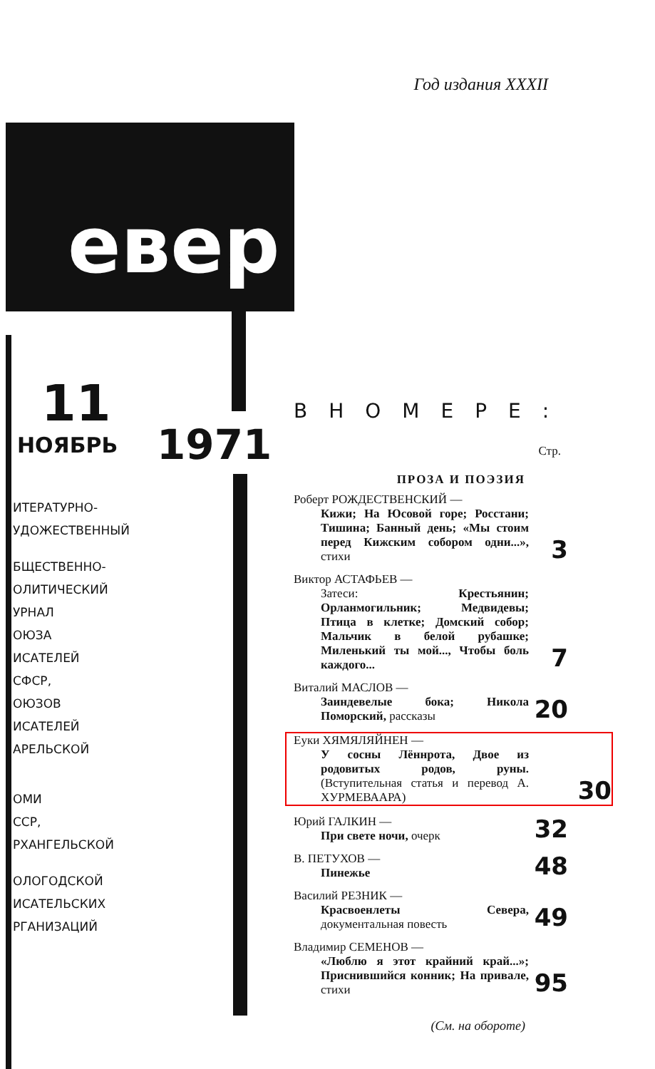Год издания XXXII
евер
11
НОЯБРЬ
ИТЕРАТУРНО-
УДОЖЕСТВЕННЫЙ
БЩЕСТВЕННО-
ОЛИТИЧЕСКИЙ
УРНАЛ
ОЮЗА
ИСАТЕЛЕЙ
СФСР,
ОЮЗОВ
ИСАТЕЛЕЙ
АРЕЛЬСКОЙ
ОМИ
ССР,
РХАНГЕЛЬСКОЙ
ОЛОГОДСКОЙ
ИСАТЕЛЬСКИХ
РГАНИЗАЦИЙ
1971
ВНОМЕРЕ:
Стр.
ПРОЗА И ПОЭЗИЯ
Роберт РОЖДЕСТВЕНСКИЙ —
Кижи; На Юсовой горе; Росстани; Тишина; Банный день; «Мы стоим перед Кижским собором одни...», стихи
3
Виктор АСТАФЬЕВ —
Затеси: Крестьянин; Орланмогильник; Медвидевы; Птица в клетке; Домский собор; Мальчик в белой рубашке; Миленький ты мой..., Чтобы боль каждого...
7
Виталий МАСЛОВ —
Заиндевелые бока; Никола Поморский, рассказы
20
Еуки ХЯМЯЛЯЙНЕН —
У сосны Лённрота, Двое из родовитых родов, руны. (Вступительная статья и перевод А. ХУРМЕВААРА)
30
Юрий ГАЛКИН —
При свете ночи, очерк
32
В. ПЕТУХОВ —
Пинежье
48
Василий РЕЗНИК —
Красвоенлеты Севера, документальная повесть
49
Владимир СЕМЕНОВ —
«Люблю я этот крайний край...»; Приснившийся конник; На привале, стихи
95
(См. на обороте)